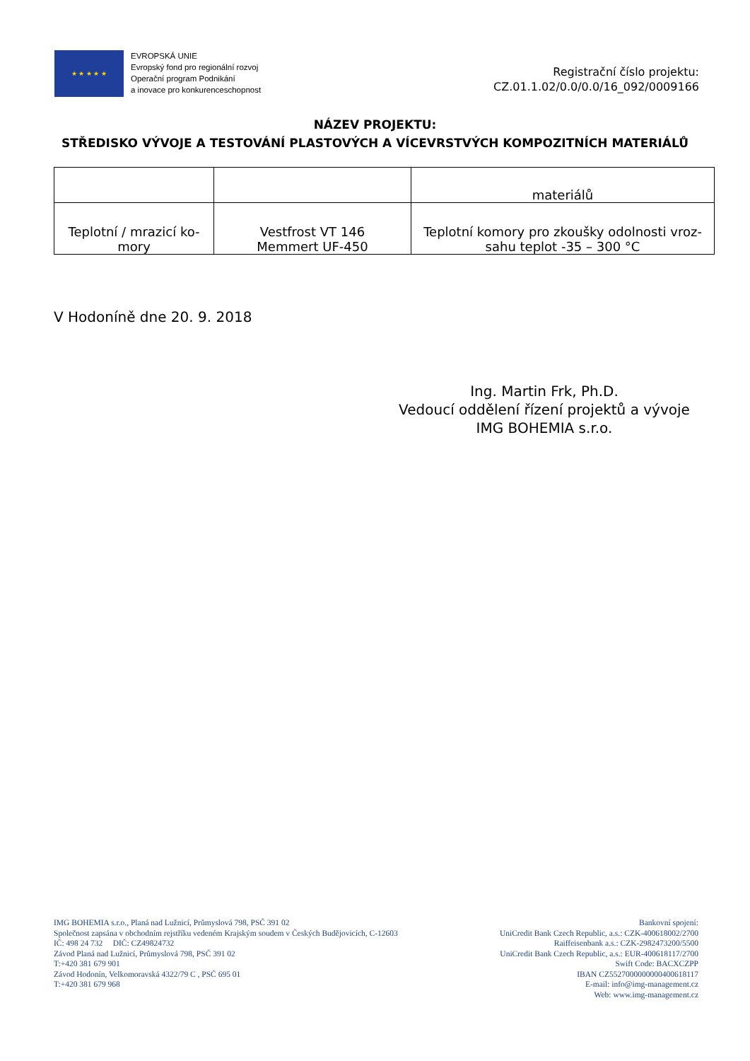★ ★ ★ ★ ★
EVROPSKÁ UNIE
Evropský fond pro regionální rozvoj
Operační program Podnikání
a inovace pro konkurenceschopnost
Registrační číslo projektu:
CZ.01.1.02/0.0/0.0/16_092/0009166
NÁZEV PROJEKTU:
STŘEDISKO VÝVOJE A TESTOVÁNÍ PLASTOVÝCH A VÍCEVRSTVÝCH KOMPOZITNÍCH MATERIÁLŮ
| | | materiálů |
| Teplotní / mrazicí ko- mory | Vestfrost VT 146 Memmert UF-450 | Teplotní komory pro zkoušky odolnosti vroz- sahu teplot -35 – 300 °C |
V Hodoníně dne 20. 9. 2018
Ing. Martin Frk, Ph.D.
Vedoucí oddělení řízení projektů a vývoje
IMG BOHEMIA s.r.o.
IMG BOHEMIA s.r.o., Planá nad Lužnicí, Průmyslová 798, PSČ 391 02
Společnost zapsána v obchodním rejstříku vedeném Krajským soudem v Českých Budějovicích, C-12603
IČ: 498 24 732 DIČ: CZ49824732
Závod Planá nad Lužnicí, Průmyslová 798, PSČ 391 02
T:+420 381 679 901
Závod Hodonín, Velkomoravská 4322/79 C , PSČ 695 01
T:+420 381 679 968
Bankovní spojení:
UniCredit Bank Czech Republic, a.s.: CZK-400618002/2700
Raiffeisenbank a.s.: CZK-2982473200/5500
UniCredit Bank Czech Republic, a.s.: EUR-400618117/2700
Swift Code: BACXCZPP
IBAN CZ5527000000000400618117
E-mail: info@img-management.cz
Web: www.img-management.cz